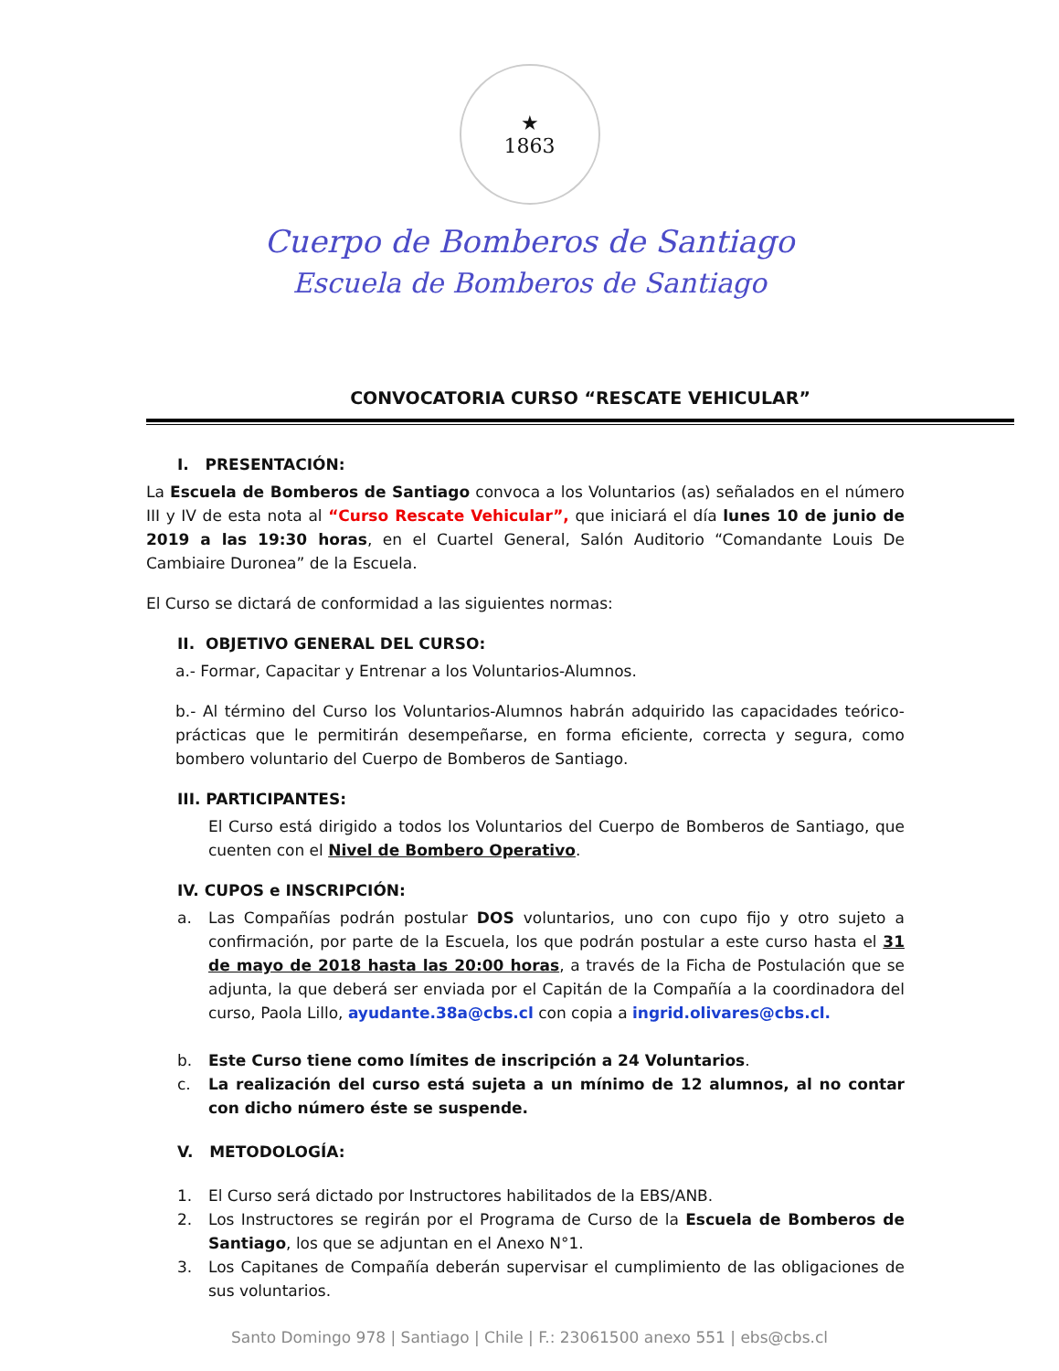★
1863
Cuerpo de Bomberos de Santiago
Escuela de Bomberos de Santiago
CONVOCATORIA CURSO “RESCATE VEHICULAR”
I. PRESENTACIÓN:
La Escuela de Bomberos de Santiago convoca a los Voluntarios (as) señalados en el número III y IV de esta nota al “Curso Rescate Vehicular”, que iniciará el día lunes 10 de junio de 2019 a las 19:30 horas, en el Cuartel General, Salón Auditorio “Comandante Louis De Cambiaire Duronea” de la Escuela.
El Curso se dictará de conformidad a las siguientes normas:
II. OBJETIVO GENERAL DEL CURSO:
a.- Formar, Capacitar y Entrenar a los Voluntarios-Alumnos.
b.- Al término del Curso los Voluntarios-Alumnos habrán adquirido las capacidades teórico-prácticas que le permitirán desempeñarse, en forma eficiente, correcta y segura, como bombero voluntario del Cuerpo de Bomberos de Santiago.
III. PARTICIPANTES:
El Curso está dirigido a todos los Voluntarios del Cuerpo de Bomberos de Santiago, que cuenten con el Nivel de Bombero Operativo.
IV. CUPOS e INSCRIPCIÓN:
a. Las Compañías podrán postular DOS voluntarios, uno con cupo fijo y otro sujeto a confirmación, por parte de la Escuela, los que podrán postular a este curso hasta el 31 de mayo de 2018 hasta las 20:00 horas, a través de la Ficha de Postulación que se adjunta, la que deberá ser enviada por el Capitán de la Compañía a la coordinadora del curso, Paola Lillo, ayudante.38a@cbs.cl con copia a ingrid.olivares@cbs.cl.
b. Este Curso tiene como límites de inscripción a 24 Voluntarios.
c. La realización del curso está sujeta a un mínimo de 12 alumnos, al no contar con dicho número éste se suspende.
V. METODOLOGÍA:
1. El Curso será dictado por Instructores habilitados de la EBS/ANB.
2. Los Instructores se regirán por el Programa de Curso de la Escuela de Bomberos de Santiago, los que se adjuntan en el Anexo N°1.
3. Los Capitanes de Compañía deberán supervisar el cumplimiento de las obligaciones de sus voluntarios.
Santo Domingo 978 | Santiago | Chile | F.: 23061500 anexo 551 | ebs@cbs.cl